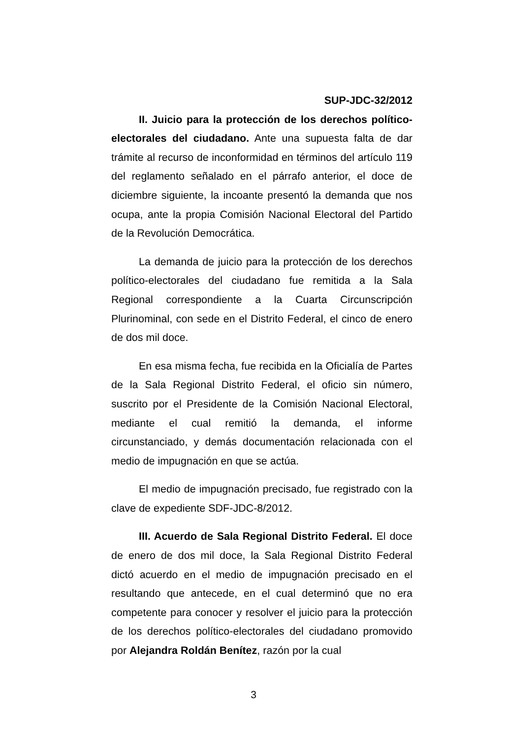SUP-JDC-32/2012
II. Juicio para la protección de los derechos político-electorales del ciudadano. Ante una supuesta falta de dar trámite al recurso de inconformidad en términos del artículo 119 del reglamento señalado en el párrafo anterior, el doce de diciembre siguiente, la incoante presentó la demanda que nos ocupa, ante la propia Comisión Nacional Electoral del Partido de la Revolución Democrática.
La demanda de juicio para la protección de los derechos político-electorales del ciudadano fue remitida a la Sala Regional correspondiente a la Cuarta Circunscripción Plurinominal, con sede en el Distrito Federal, el cinco de enero de dos mil doce.
En esa misma fecha, fue recibida en la Oficialía de Partes de la Sala Regional Distrito Federal, el oficio sin número, suscrito por el Presidente de la Comisión Nacional Electoral, mediante el cual remitió la demanda, el informe circunstanciado, y demás documentación relacionada con el medio de impugnación en que se actúa.
El medio de impugnación precisado, fue registrado con la clave de expediente SDF-JDC-8/2012.
III. Acuerdo de Sala Regional Distrito Federal. El doce de enero de dos mil doce, la Sala Regional Distrito Federal dictó acuerdo en el medio de impugnación precisado en el resultando que antecede, en el cual determinó que no era competente para conocer y resolver el juicio para la protección de los derechos político-electorales del ciudadano promovido por Alejandra Roldán Benítez, razón por la cual
3